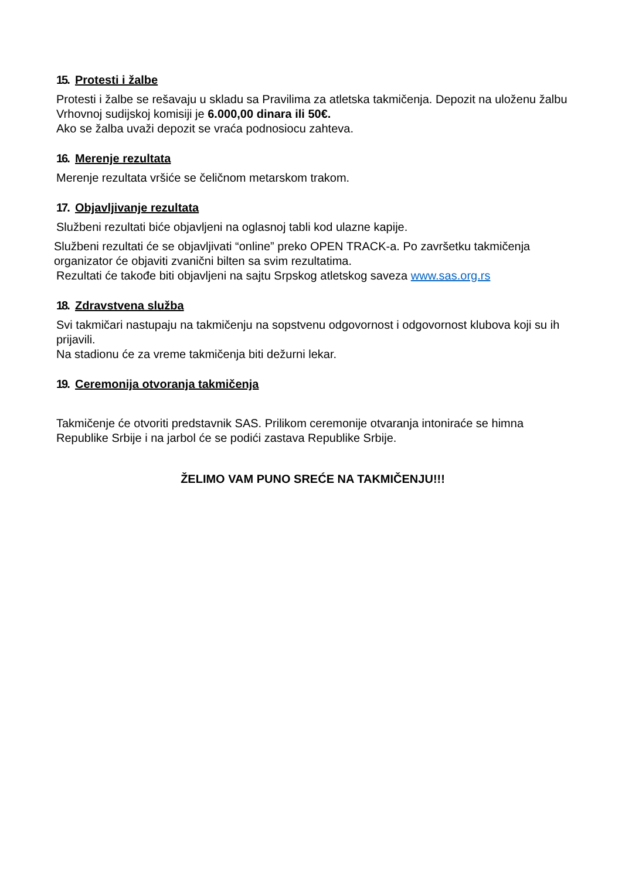15. Protesti i žalbe
Protesti i žalbe se rešavaju u skladu sa Pravilima za atletska takmičenja. Depozit na uloženu žalbu Vrhovnoj sudijskoj komisiji je 6.000,00 dinara ili 50€.
Ako se žalba uvaži depozit se vraća podnosiocu zahteva.
16. Merenje rezultata
Merenje rezultata vršiće se čeličnom metarskom trakom.
17. Objavljivanje rezultata
Službeni rezultati biće objavljeni na oglasnoj tabli kod ulazne kapije.
Službeni rezultati će se objavljivati “online” preko OPEN TRACK-a. Po završetku takmičenja organizator će objaviti zvanični bilten sa svim rezultatima.
Rezultati će takođe biti objavljeni na sajtu Srpskog atletskog saveza www.sas.org.rs
18. Zdravstvena služba
Svi takmičari nastupaju na takmičenju na sopstvenu odgovornost i odgovornost klubova koji su ih prijavili.
Na stadionu će za vreme takmičenja biti dežurni lekar.
19. Ceremonija otvoranja takmičenja
Takmičenje će otvoriti predstavnik SAS. Prilikom ceremonije otvaranja intoniraće se himna Republike Srbije i na jarbol će se podići zastava Republike Srbije.
ŽELIMO VAM PUNO SREĆE NA TAKMIČENJU!!!